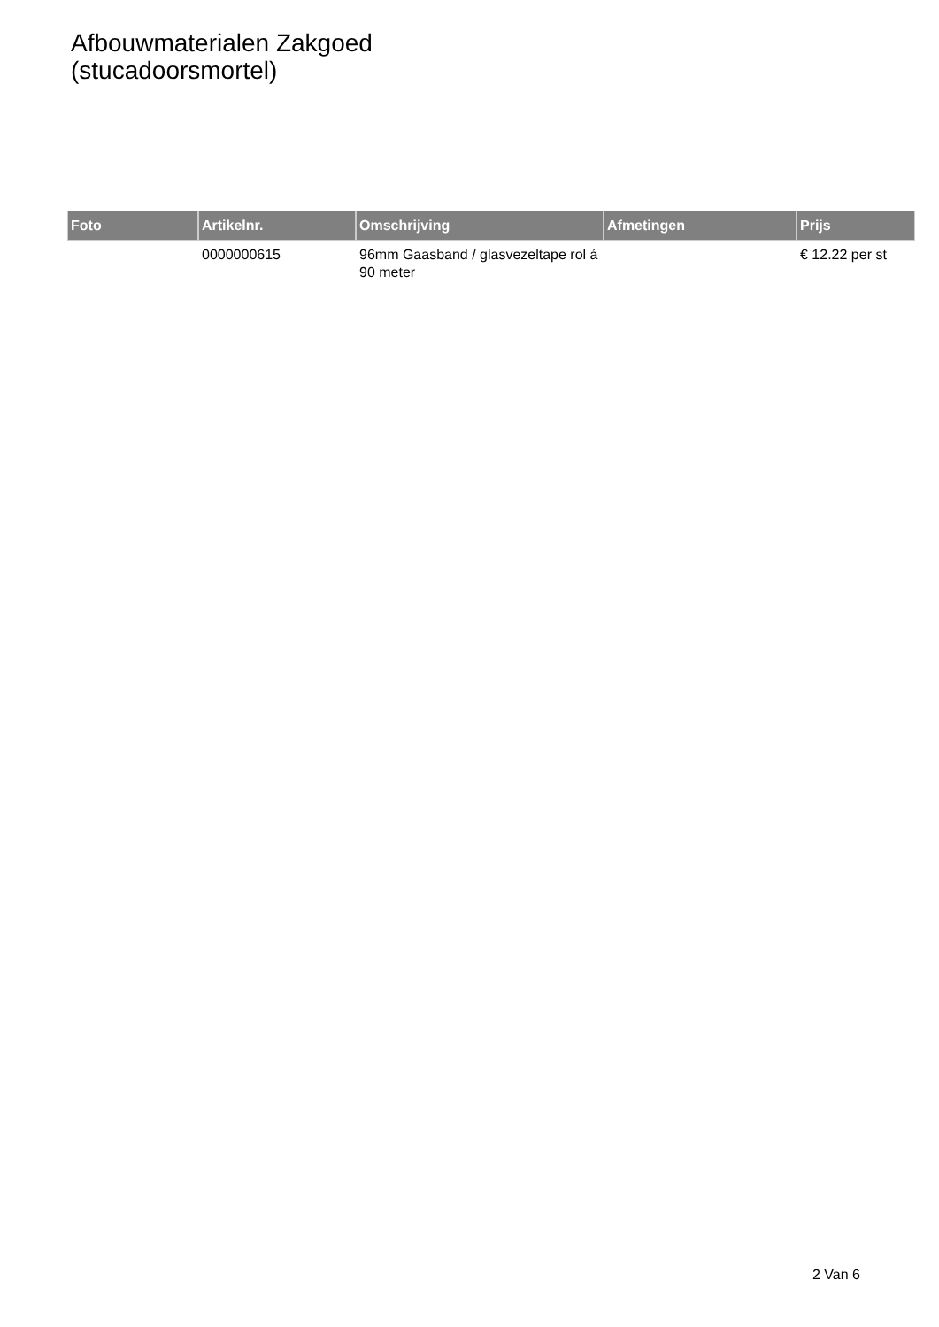Afbouwmaterialen Zakgoed
(stucadoorsmortel)
| Foto | Artikelnr. | Omschrijving | Afmetingen | Prijs |
| --- | --- | --- | --- | --- |
| | 0000000615 | 96mm Gaasband / glasvezeltape rol á 90 meter | | € 12.22 per st |
2 Van 6